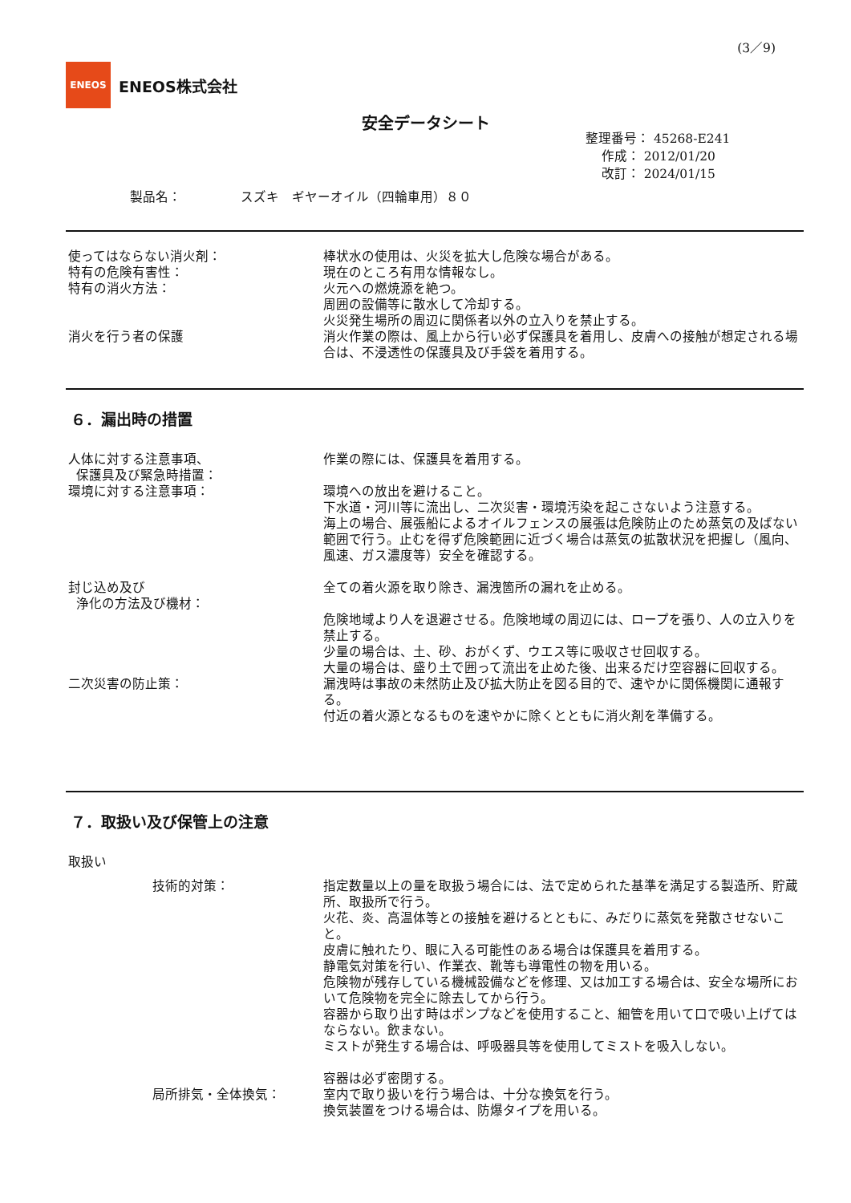(3／9)
ENEOS
ENEOS株式会社
安全データシート
整理番号： 45268-E241
作成： 2012/01/20
改訂： 2024/01/15
製品名： スズキ　ギヤーオイル（四輪車用）８０
使ってはならない消火剤： 棒状水の使用は、火災を拡大し危険な場合がある。
特有の危険有害性： 現在のところ有用な情報なし。
特有の消火方法： 火元への燃焼源を絶つ。
周囲の設備等に散水して冷却する。
火災発生場所の周辺に関係者以外の立入りを禁止する。
消火を行う者の保護 消火作業の際は、風上から行い必ず保護具を着用し、皮膚への接触が想定される場合は、不浸透性の保護具及び手袋を着用する。
６．漏出時の措置
人体に対する注意事項、
保護具及び緊急時措置：
作業の際には、保護具を着用する。
環境に対する注意事項： 環境への放出を避けること。
下水道・河川等に流出し、二次災害・環境汚染を起こさないよう注意する。
海上の場合、展張船によるオイルフェンスの展張は危険防止のため蒸気の及ばない範囲で行う。止むを得ず危険範囲に近づく場合は蒸気の拡散状況を把握し（風向、風速、ガス濃度等）安全を確認する。
封じ込め及び
浄化の方法及び機材：
全ての着火源を取り除き、漏洩箇所の漏れを止める。
危険地域より人を退避させる。危険地域の周辺には、ロープを張り、人の立入りを禁止する。
少量の場合は、土、砂、おがくず、ウエス等に吸収させ回収する。
大量の場合は、盛り土で囲って流出を止めた後、出来るだけ空容器に回収する。
二次災害の防止策： 漏洩時は事故の未然防止及び拡大防止を図る目的で、速やかに関係機関に通報する。
付近の着火源となるものを速やかに除くとともに消火剤を準備する。
７．取扱い及び保管上の注意
取扱い
技術的対策： 指定数量以上の量を取扱う場合には、法で定められた基準を満足する製造所、貯蔵所、取扱所で行う。
火花、炎、高温体等との接触を避けるとともに、みだりに蒸気を発散させないこと。
皮膚に触れたり、眼に入る可能性のある場合は保護具を着用する。
静電気対策を行い、作業衣、靴等も導電性の物を用いる。
危険物が残存している機械設備などを修理、又は加工する場合は、安全な場所において危険物を完全に除去してから行う。
容器から取り出す時はポンプなどを使用すること、細管を用いて口で吸い上げてはならない。飲まない。
ミストが発生する場合は、呼吸器具等を使用してミストを吸入しない。
容器は必ず密閉する。
局所排気・全体換気： 室内で取り扱いを行う場合は、十分な換気を行う。
換気装置をつける場合は、防爆タイプを用いる。